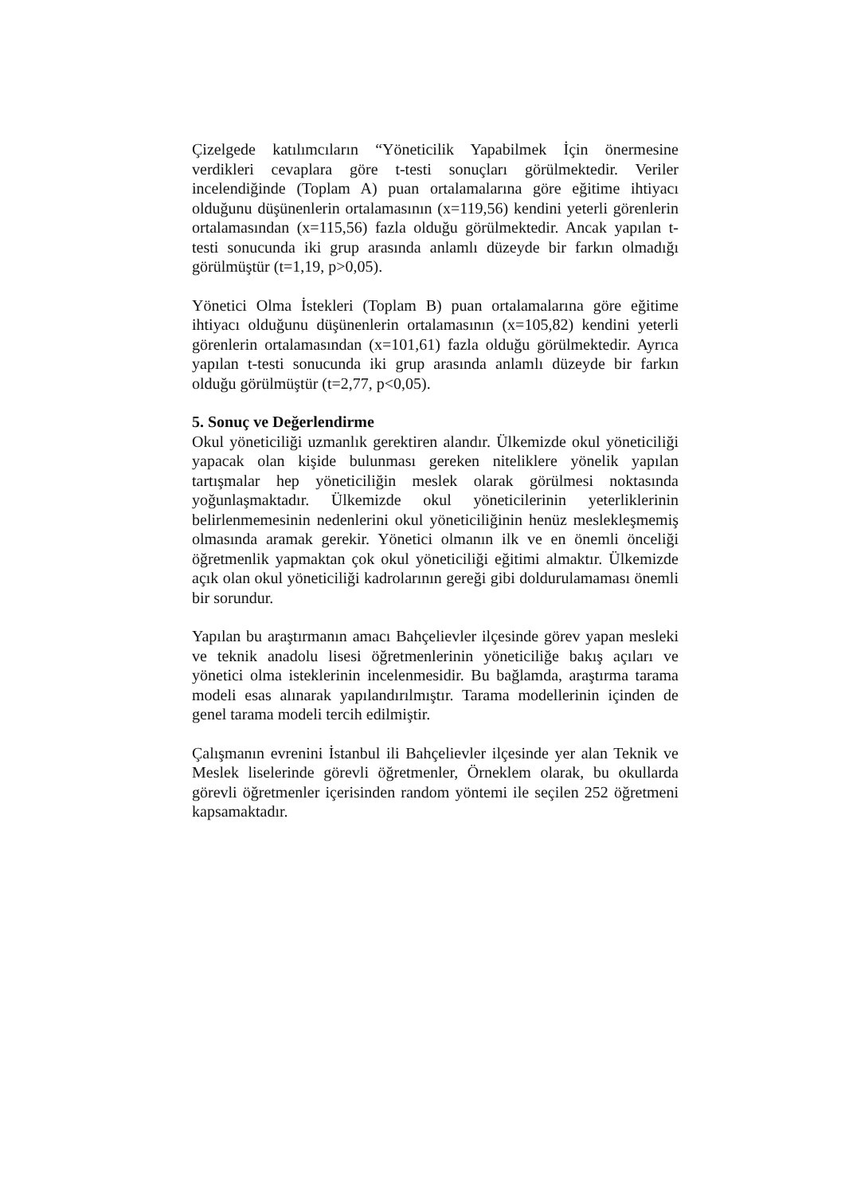Çizelgede katılımcıların “Yöneticilik Yapabilmek İçin önermesine verdikleri cevaplara göre t-testi sonuçları görülmektedir. Veriler incelendiğinde (Toplam A) puan ortalamalarına göre eğitime ihtiyacı olduğunu düşünenlerin ortalamasının (x=119,56) kendini yeterli görenlerin ortalamasından (x=115,56) fazla olduğu görülmektedir. Ancak yapılan t-testi sonucunda iki grup arasında anlamlı düzeyde bir farkın olmadığı görülmüştür (t=1,19, p>0,05).
Yönetici Olma İstekleri (Toplam B) puan ortalamalarına göre eğitime ihtiyacı olduğunu düşünenlerin ortalamasının (x=105,82) kendini yeterli görenlerin ortalamasından (x=101,61) fazla olduğu görülmektedir. Ayrıca yapılan t-testi sonucunda iki grup arasında anlamlı düzeyde bir farkın olduğu görülmüştür (t=2,77, p<0,05).
5. Sonuç ve Değerlendirme
Okul yöneticiliği uzmanlık gerektiren alandır. Ülkemizde okul yöneticiliği yapacak olan kişide bulunması gereken niteliklere yönelik yapılan tartışmalar hep yöneticiliğin meslek olarak görülmesi noktasında yoğunlaşmaktadır. Ülkemizde okul yöneticilerinin yeterliklerinin belirlenmemesinin nedenlerini okul yöneticiliğinin henüz meslekleşmemiş olmasında aramak gerekir. Yönetici olmanın ilk ve en önemli önceliği öğretmenlik yapmaktan çok okul yöneticiliği eğitimi almaktır. Ülkemizde açık olan okul yöneticiliği kadrolarının gereği gibi doldurulamaması önemli bir sorundur.
Yapılan bu araştırmanın amacı Bahçelievler ilçesinde görev yapan mesleki ve teknik anadolu lisesi öğretmenlerinin yöneticiliğe bakış açıları ve yönetici olma isteklerinin incelenmesidir. Bu bağlamda, araştırma tarama modeli esas alınarak yapılandırılmıştır. Tarama modellerinin içinden de genel tarama modeli tercih edilmiştir.
Çalışmanın evrenini İstanbul ili Bahçelievler ilçesinde yer alan Teknik ve Meslek liselerinde görevli öğretmenler, Örneklem olarak, bu okullarda görevli öğretmenler içerisinden random yöntemi ile seçilen 252 öğretmeni kapsamaktadır.